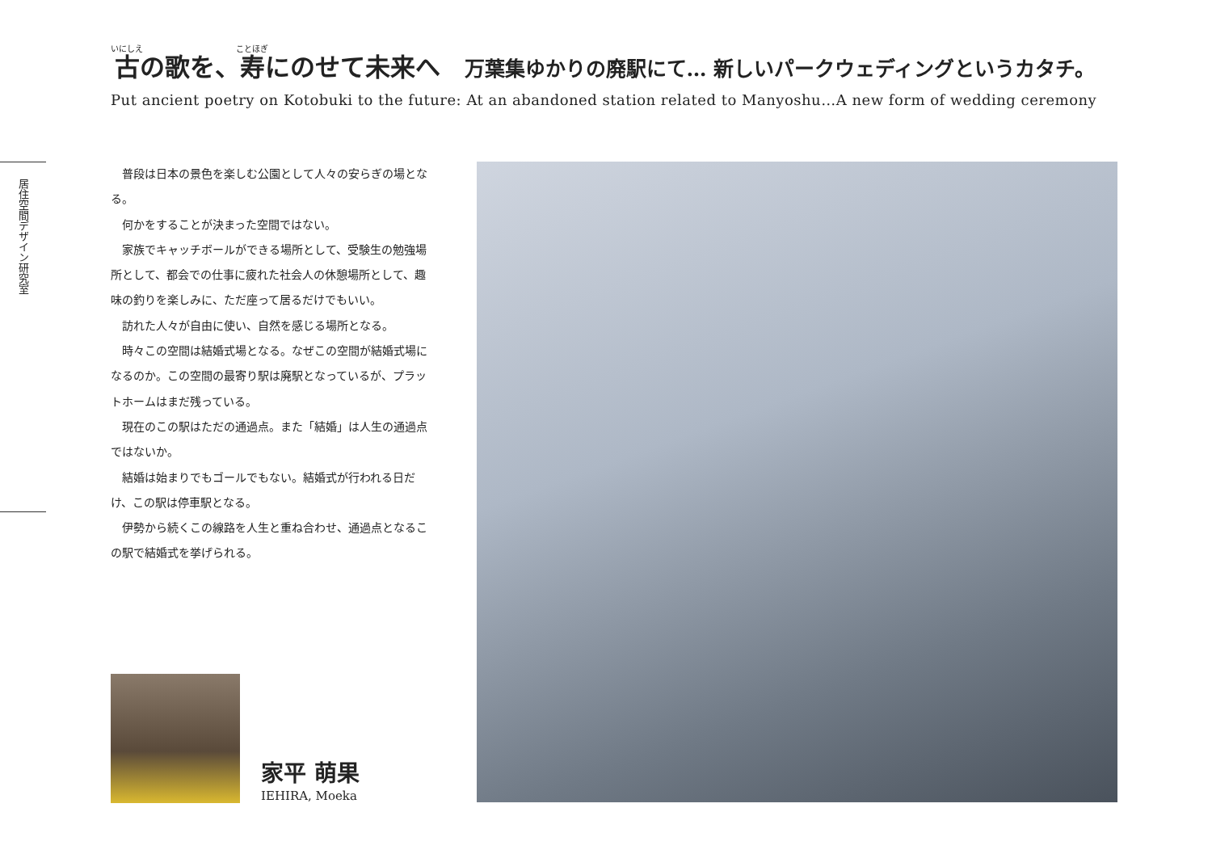古の歌を、寿にのせて未来へ 万葉集ゆかりの廃駅にて… 新しいパークウェディングというカタチ。
Put ancient poetry on Kotobuki to the future: At an abandoned station related to Manyoshu…A new form of wedding ceremony
居住空間デザイン研究室
普段は日本の景色を楽しむ公園として人々の安らぎの場となる。
何かをすることが決まった空間ではない。
家族でキャッチボールができる場所として、受験生の勉強場所として、都会での仕事に疲れた社会人の休憩場所として、趣味の釣りを楽しみに、ただ座って居るだけでもいい。
訪れた人々が自由に使い、自然を感じる場所となる。
時々この空間は結婚式場となる。なぜこの空間が結婚式場になるのか。この空間の最寄り駅は廃駅となっているが、プラットホームはまだ残っている。
現在のこの駅はただの通過点。また「結婚」は人生の通過点ではないか。
結婚は始まりでもゴールでもない。結婚式が行われる日だけ、この駅は停車駅となる。
伊勢から続くこの線路を人生と重ね合わせ、通過点となるこの駅で結婚式を挙げられる。
家平 萌果
IEHIRA, Moeka